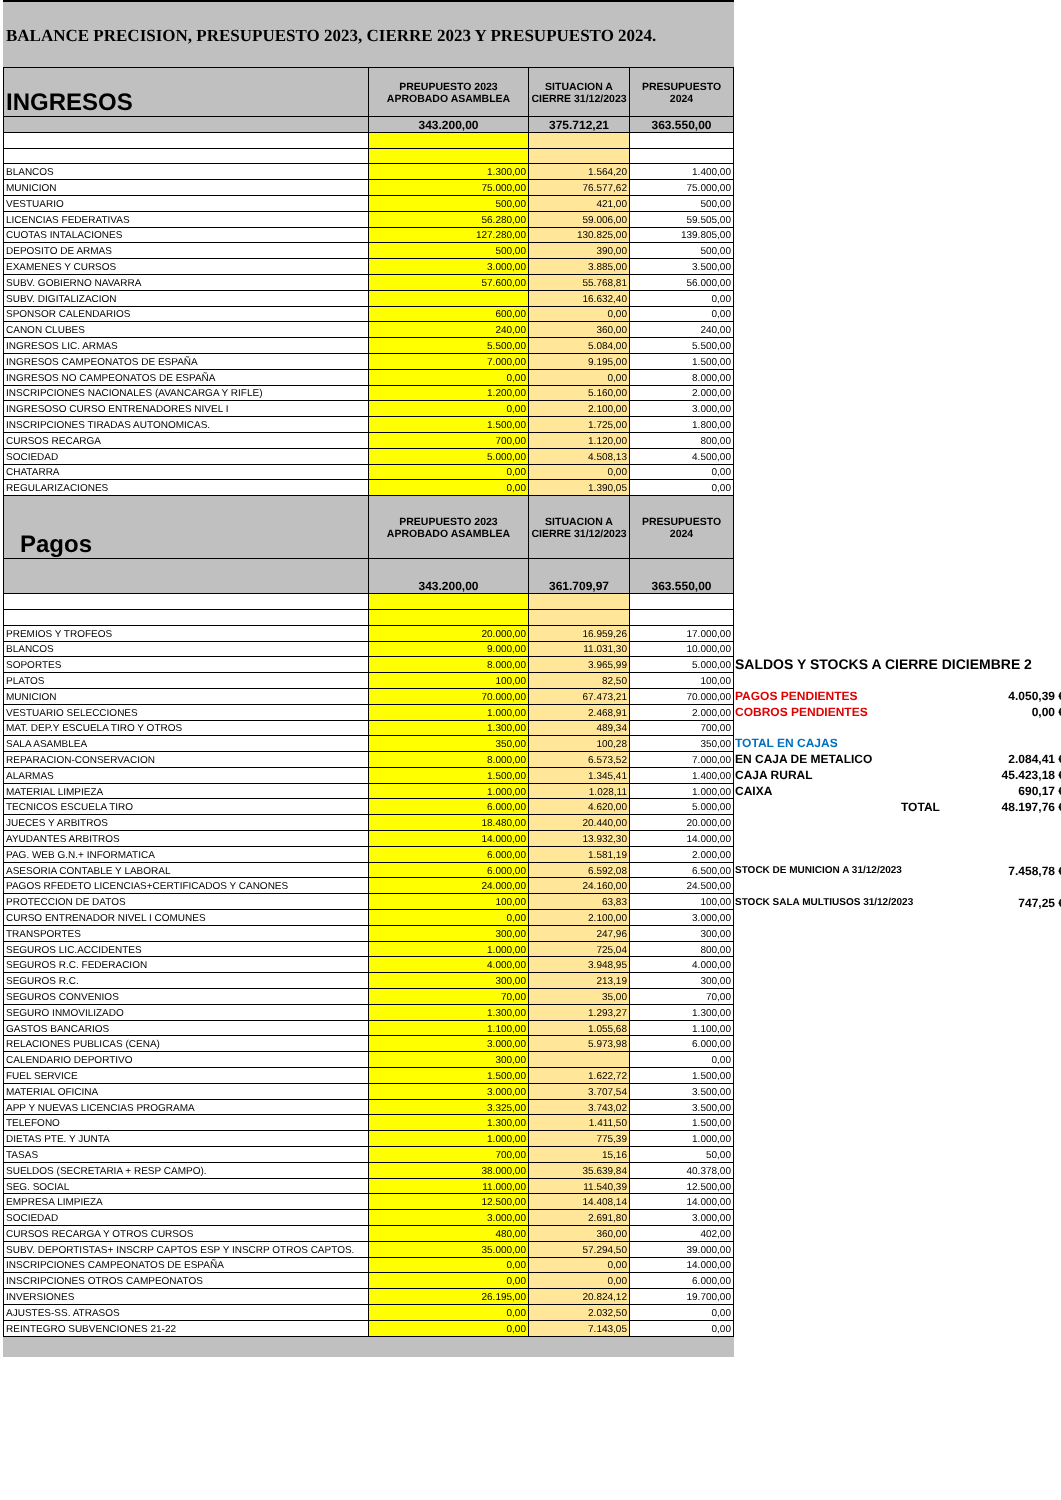BALANCE PRECISION, PRESUPUESTO 2023, CIERRE 2023 Y PRESUPUESTO 2024.
| INGRESOS | PREUPUESTO 2023 APROBADO ASAMBLEA | SITUACION A CIERRE 31/12/2023 | PRESUPUESTO 2024 |
| --- | --- | --- | --- |
| | 343.200,00 | 375.712,21 | 363.550,00 |
| BLANCOS | 1.300,00 | 1.564,20 | 1.400,00 |
| MUNICION | 75.000,00 | 76.577,62 | 75.000,00 |
| VESTUARIO | 500,00 | 421,00 | 500,00 |
| LICENCIAS FEDERATIVAS | 56.280,00 | 59.006,00 | 59.505,00 |
| CUOTAS INTALACIONES | 127.280,00 | 130.825,00 | 139.805,00 |
| DEPOSITO DE ARMAS | 500,00 | 390,00 | 500,00 |
| EXAMENES Y CURSOS | 3.000,00 | 3.885,00 | 3.500,00 |
| SUBV. GOBIERNO NAVARRA | 57.600,00 | 55.768,81 | 56.000,00 |
| SUBV. DIGITALIZACION | | 16.632,40 | 0,00 |
| SPONSOR CALENDARIOS | 600,00 | 0,00 | 0,00 |
| CANON CLUBES | 240,00 | 360,00 | 240,00 |
| INGRESOS LIC. ARMAS | 5.500,00 | 5.084,00 | 5.500,00 |
| INGRESOS CAMPEONATOS DE ESPAÑA | 7.000,00 | 9.195,00 | 1.500,00 |
| INGRESOS NO CAMPEONATOS DE ESPAÑA | 0,00 | 0,00 | 8.000,00 |
| INSCRIPCIONES NACIONALES (AVANCARGA Y RIFLE) | 1.200,00 | 5.160,00 | 2.000,00 |
| INGRESOSO CURSO ENTRENADORES NIVEL I | 0,00 | 2.100,00 | 3.000,00 |
| INSCRIPCIONES TIRADAS AUTONOMICAS. | 1.500,00 | 1.725,00 | 1.800,00 |
| CURSOS RECARGA | 700,00 | 1.120,00 | 800,00 |
| SOCIEDAD | 5.000,00 | 4.508,13 | 4.500,00 |
| CHATARRA | 0,00 | 0,00 | 0,00 |
| REGULARIZACIONES | 0,00 | 1.390,05 | 0,00 |
| Pagos | PREUPUESTO 2023 APROBADO ASAMBLEA | SITUACION A CIERRE 31/12/2023 | PRESUPUESTO 2024 |
| | 343.200,00 | 361.709,97 | 363.550,00 |
| PREMIOS Y TROFEOS | 20.000,00 | 16.959,26 | 17.000,00 |
| BLANCOS | 9.000,00 | 11.031,30 | 10.000,00 |
| SOPORTES | 8.000,00 | 3.965,99 | 5.000,00 |
| PLATOS | 100,00 | 82,50 | 100,00 |
| MUNICION | 70.000,00 | 67.473,21 | 70.000,00 |
| VESTUARIO SELECCIONES | 1.000,00 | 2.468,91 | 2.000,00 |
| MAT. DEP.Y ESCUELA TIRO Y OTROS | 1.300,00 | 489,34 | 700,00 |
| SALA ASAMBLEA | 350,00 | 100,28 | 350,00 |
| REPARACION-CONSERVACION | 8.000,00 | 6.573,52 | 7.000,00 |
| ALARMAS | 1.500,00 | 1.345,41 | 1.400,00 |
| MATERIAL LIMPIEZA | 1.000,00 | 1.028,11 | 1.000,00 |
| TECNICOS ESCUELA TIRO | 6.000,00 | 4.620,00 | 5.000,00 |
| JUECES Y ARBITROS | 18.480,00 | 20.440,00 | 20.000,00 |
| AYUDANTES ARBITROS | 14.000,00 | 13.932,30 | 14.000,00 |
| PAG. WEB G.N.+ INFORMATICA | 6.000,00 | 1.581,19 | 2.000,00 |
| ASESORIA CONTABLE Y LABORAL | 6.000,00 | 6.592,08 | 6.500,00 |
| PAGOS RFEDETO LICENCIAS+CERTIFICADOS Y CANONES | 24.000,00 | 24.160,00 | 24.500,00 |
| PROTECCION DE DATOS | 100,00 | 63,83 | 100,00 |
| CURSO ENTRENADOR NIVEL I COMUNES | 0,00 | 2.100,00 | 3.000,00 |
| TRANSPORTES | 300,00 | 247,96 | 300,00 |
| SEGUROS LIC.ACCIDENTES | 1.000,00 | 725,04 | 800,00 |
| SEGUROS R.C. FEDERACION | 4.000,00 | 3.948,95 | 4.000,00 |
| SEGUROS R.C. | 300,00 | 213,19 | 300,00 |
| SEGUROS CONVENIOS | 70,00 | 35,00 | 70,00 |
| SEGURO INMOVILIZADO | 1.300,00 | 1.293,27 | 1.300,00 |
| GASTOS BANCARIOS | 1.100,00 | 1.055,68 | 1.100,00 |
| RELACIONES PUBLICAS (CENA) | 3.000,00 | 5.973,98 | 6.000,00 |
| CALENDARIO DEPORTIVO | 300,00 | | 0,00 |
| FUEL SERVICE | 1.500,00 | 1.622,72 | 1.500,00 |
| MATERIAL OFICINA | 3.000,00 | 3.707,54 | 3.500,00 |
| APP Y NUEVAS LICENCIAS PROGRAMA | 3.325,00 | 3.743,02 | 3.500,00 |
| TELEFONO | 1.300,00 | 1.411,50 | 1.500,00 |
| DIETAS PTE. Y JUNTA | 1.000,00 | 775,39 | 1.000,00 |
| TASAS | 700,00 | 15,16 | 50,00 |
| SUELDOS (SECRETARIA + RESP CAMPO). | 38.000,00 | 35.639,84 | 40.378,00 |
| SEG. SOCIAL | 11.000,00 | 11.540,39 | 12.500,00 |
| EMPRESA LIMPIEZA | 12.500,00 | 14.408,14 | 14.000,00 |
| SOCIEDAD | 3.000,00 | 2.691,80 | 3.000,00 |
| CURSOS RECARGA Y OTROS CURSOS | 480,00 | 360,00 | 402,00 |
| SUBV. DEPORTISTAS+ INSCRP CAPTOS ESP Y INSCRP OTROS CAPTOS. | 35.000,00 | 57.294,50 | 39.000,00 |
| INSCRIPCIONES CAMPEONATOS DE ESPAÑA | 0,00 | 0,00 | 14.000,00 |
| INSCRIPCIONES OTROS CAMPEONATOS | 0,00 | 0,00 | 6.000,00 |
| INVERSIONES | 26.195,00 | 20.824,12 | 19.700,00 |
| AJUSTES-SS. ATRASOS | 0,00 | 2.032,50 | 0,00 |
| REINTEGRO SUBVENCIONES 21-22 | 0,00 | 7.143,05 | 0,00 |
SALDOS Y STOCKS A CIERRE DICIEMBRE 2
PAGOS PENDIENTES 4.050,39 €
COBROS PENDIENTES 0,00 €
TOTAL EN CAJAS
EN CAJA DE METALICO 2.084,41 €
CAJA RURAL 45.423,18 €
CAIXA 690,17 €
TOTAL 48.197,76 €
STOCK DE MUNICION A 31/12/2023 7.458,78 €
STOCK SALA MULTIUSOS 31/12/2023 747,25 €